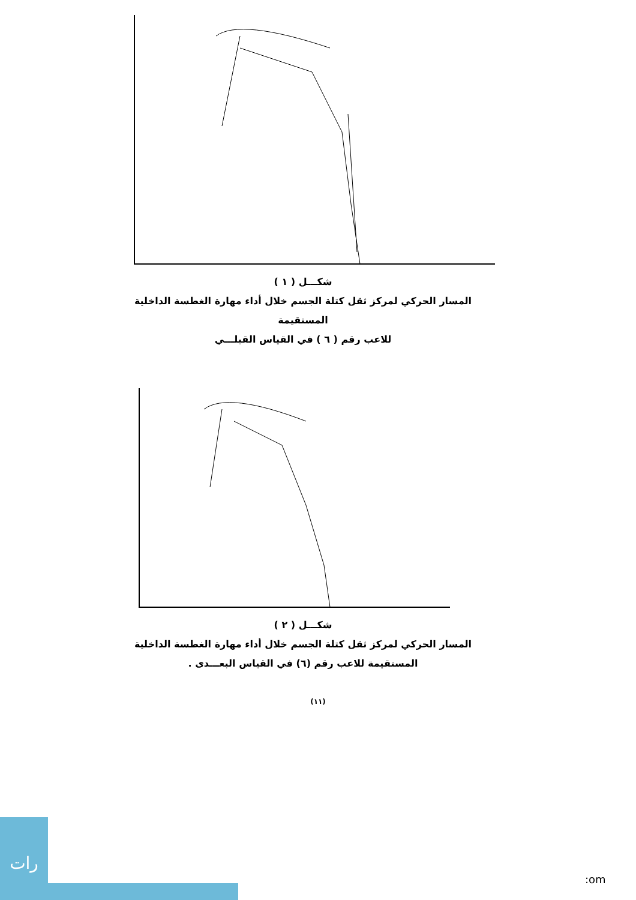شكـــل ( ١ )
المسار الحركي لمركز ثقل كتلة الجسم خلال أداء مهارة الغطسة الداخلية المستقيمة
للاعب رقم ( ٦ ) في القياس القبلـــي
شكـــل ( ٢ )
المسار الحركي لمركز ثقل كتلة الجسم خلال أداء مهارة الغطسة الداخلية
المستقيمة للاعب رقم (٦) في القياس البعـــدى .
(١١)
رات
:om